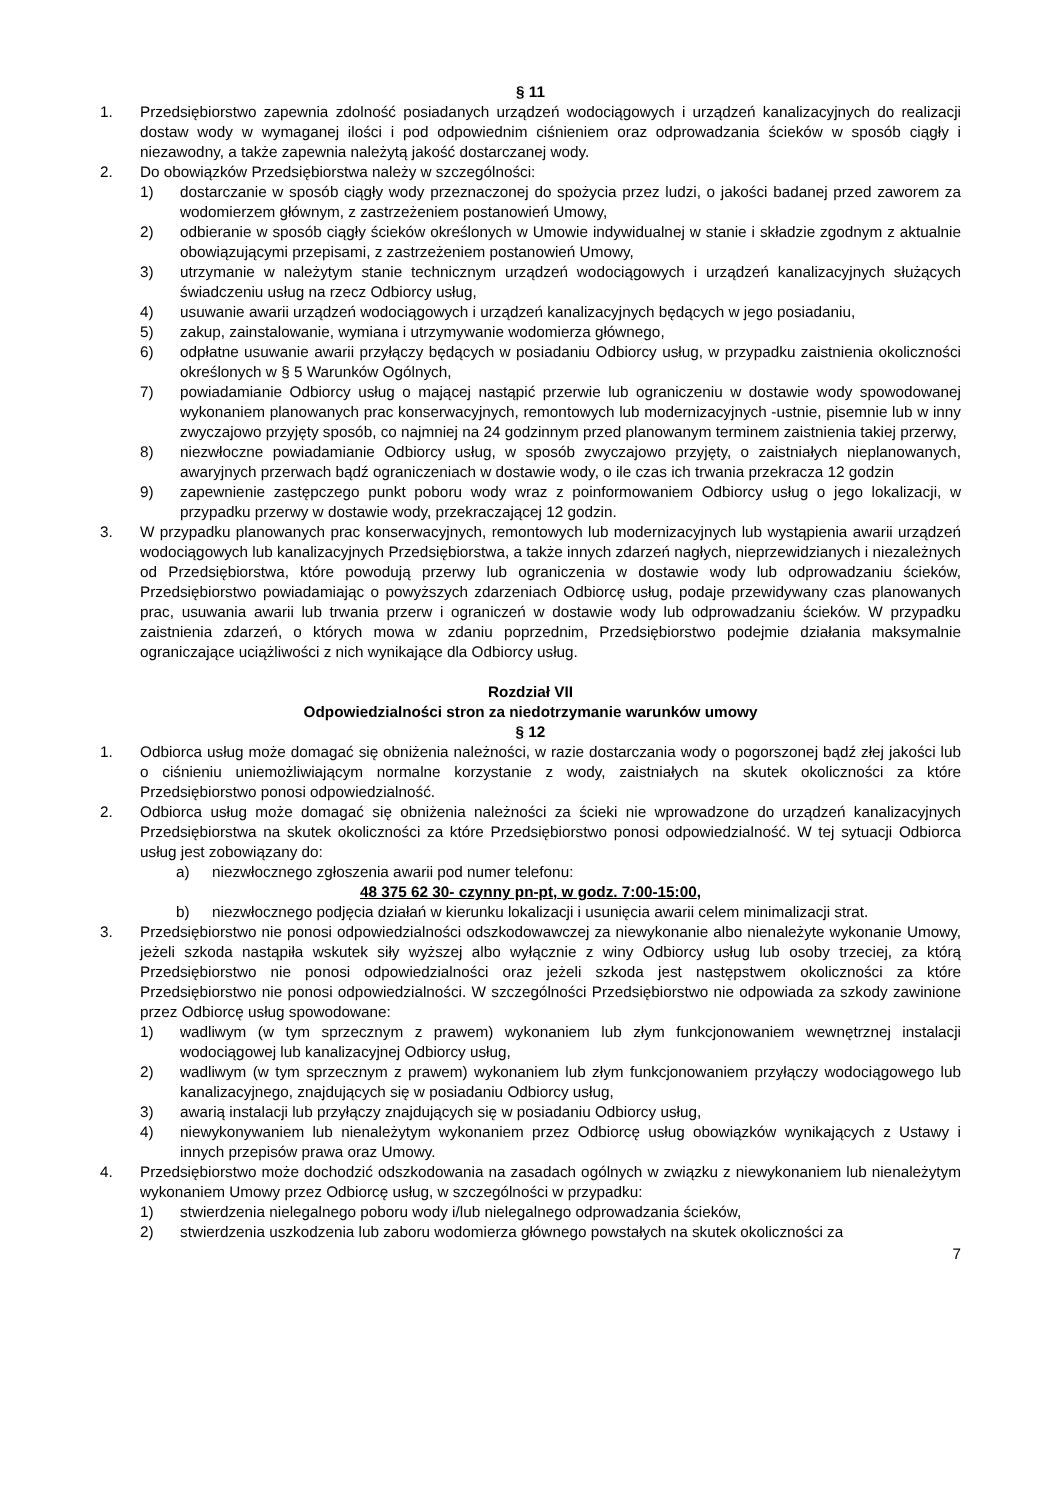§ 11
1. Przedsiębiorstwo zapewnia zdolność posiadanych urządzeń wodociągowych i urządzeń kanalizacyjnych do realizacji dostaw wody w wymaganej ilości i pod odpowiednim ciśnieniem oraz odprowadzania ścieków w sposób ciągły i niezawodny, a także zapewnia należytą jakość dostarczanej wody.
2. Do obowiązków Przedsiębiorstwa należy w szczególności:
1) dostarczanie w sposób ciągły wody przeznaczonej do spożycia przez ludzi, o jakości badanej przed zaworem za wodomierzem głównym, z zastrzeżeniem postanowień Umowy,
2) odbieranie w sposób ciągły ścieków określonych w Umowie indywidualnej w stanie i składzie zgodnym z aktualnie obowiązującymi przepisami, z zastrzeżeniem postanowień Umowy,
3) utrzymanie w należytym stanie technicznym urządzeń wodociągowych i urządzeń kanalizacyjnych służących świadczeniu usług na rzecz Odbiorcy usług,
4) usuwanie awarii urządzeń wodociągowych i urządzeń kanalizacyjnych będących w jego posiadaniu,
5) zakup, zainstalowanie, wymiana i utrzymywanie wodomierza głównego,
6) odpłatne usuwanie awarii przyłączy będących w posiadaniu Odbiorcy usług, w przypadku zaistnienia okoliczności określonych w § 5 Warunków Ogólnych,
7) powiadamianie Odbiorcy usług o mającej nastąpić przerwie lub ograniczeniu w dostawie wody spowodowanej wykonaniem planowanych prac konserwacyjnych, remontowych lub modernizacyjnych -ustnie, pisemnie lub w inny zwyczajowo przyjęty sposób, co najmniej na 24 godzinnym przed planowanym terminem zaistnienia takiej przerwy,
8) niezwłoczne powiadamianie Odbiorcy usług, w sposób zwyczajowo przyjęty, o zaistniałych nieplanowanych, awaryjnych przerwach bądź ograniczeniach w dostawie wody, o ile czas ich trwania przekracza 12 godzin
9) zapewnienie zastępczego punkt poboru wody wraz z poinformowaniem Odbiorcy usług o jego lokalizacji, w przypadku przerwy w dostawie wody, przekraczającej 12 godzin.
3. W przypadku planowanych prac konserwacyjnych, remontowych lub modernizacyjnych lub wystąpienia awarii urządzeń wodociągowych lub kanalizacyjnych Przedsiębiorstwa, a także innych zdarzeń nagłych, nieprzewidzianych i niezależnych od Przedsiębiorstwa, które powodują przerwy lub ograniczenia w dostawie wody lub odprowadzaniu ścieków, Przedsiębiorstwo powiadamiając o powyższych zdarzeniach Odbiorcę usług, podaje przewidywany czas planowanych prac, usuwania awarii lub trwania przerw i ograniczeń w dostawie wody lub odprowadzaniu ścieków. W przypadku zaistnienia zdarzeń, o których mowa w zdaniu poprzednim, Przedsiębiorstwo podejmie działania maksymalnie ograniczające uciążliwości z nich wynikające dla Odbiorcy usług.
Rozdział VII
Odpowiedzialności stron za niedotrzymanie warunków umowy
§ 12
1. Odbiorca usług może domagać się obniżenia należności, w razie dostarczania wody o pogorszonej bądź złej jakości lub o ciśnieniu uniemożliwiającym normalne korzystanie z wody, zaistniałych na skutek okoliczności za które Przedsiębiorstwo ponosi odpowiedzialność.
2. Odbiorca usług może domagać się obniżenia należności za ścieki nie wprowadzone do urządzeń kanalizacyjnych Przedsiębiorstwa na skutek okoliczności za które Przedsiębiorstwo ponosi odpowiedzialność. W tej sytuacji Odbiorca usług jest zobowiązany do:
a) niezwłocznego zgłoszenia awarii pod numer telefonu:
48 375 62 30- czynny pn-pt, w godz. 7:00-15:00,
b) niezwłocznego podjęcia działań w kierunku lokalizacji i usunięcia awarii celem minimalizacji strat.
3. Przedsiębiorstwo nie ponosi odpowiedzialności odszkodowawczej za niewykonanie albo nienależyte wykonanie Umowy, jeżeli szkoda nastąpiła wskutek siły wyższej albo wyłącznie z winy Odbiorcy usług lub osoby trzeciej, za którą Przedsiębiorstwo nie ponosi odpowiedzialności oraz jeżeli szkoda jest następstwem okoliczności za które Przedsiębiorstwo nie ponosi odpowiedzialności. W szczególności Przedsiębiorstwo nie odpowiada za szkody zawinione przez Odbiorcę usług spowodowane:
1) wadliwym (w tym sprzecznym z prawem) wykonaniem lub złym funkcjonowaniem wewnętrznej instalacji wodociągowej lub kanalizacyjnej Odbiorcy usług,
2) wadliwym (w tym sprzecznym z prawem) wykonaniem lub złym funkcjonowaniem przyłączy wodociągowego lub kanalizacyjnego, znajdujących się w posiadaniu Odbiorcy usług,
3) awarią instalacji lub przyłączy znajdujących się w posiadaniu Odbiorcy usług,
4) niewykonywaniem lub nienależytym wykonaniem przez Odbiorcę usług obowiązków wynikających z Ustawy i innych przepisów prawa oraz Umowy.
4. Przedsiębiorstwo może dochodzić odszkodowania na zasadach ogólnych w związku z niewykonaniem lub nienależytym wykonaniem Umowy przez Odbiorcę usług, w szczególności w przypadku:
1) stwierdzenia nielegalnego poboru wody i/lub nielegalnego odprowadzania ścieków,
2) stwierdzenia uszkodzenia lub zaboru wodomierza głównego powstałych na skutek okoliczności za
7